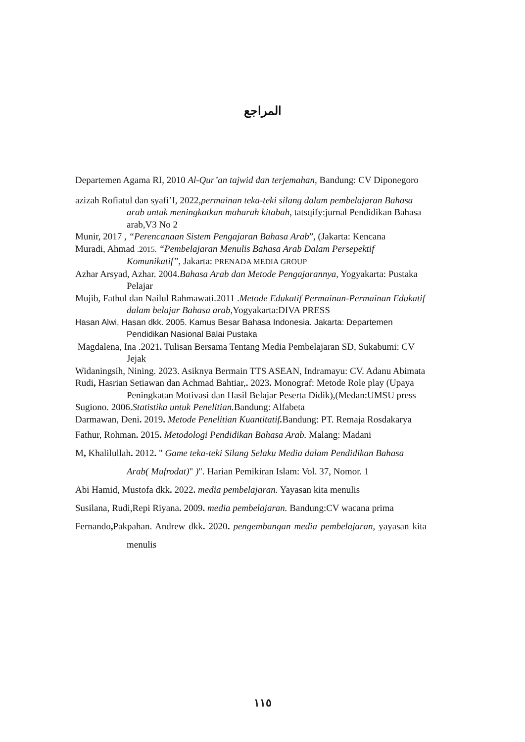المراجع
Departemen Agama RI, 2010 Al-Qur’an tajwid dan terjemahan, Bandung: CV Diponegoro
azizah Rofiatul dan syafi’I, 2022,permainan teka-teki silang dalam pembelajaran Bahasa arab untuk meningkatkan maharah kitabah, tatsqify:jurnal Pendidikan Bahasa arab,V3 No 2
Munir, 2017 , “Perencanaan Sistem Pengajaran Bahasa Arab”, (Jakarta: Kencana
Muradi, Ahmad .2015. “Pembelajaran Menulis Bahasa Arab Dalam Persepektif Komunikatif”, Jakarta: PRENADA MEDIA GROUP
Azhar Arsyad, Azhar. 2004.Bahasa Arab dan Metode Pengajarannya, Yogyakarta: Pustaka Pelajar
Mujib, Fathul dan Nailul Rahmawati.2011 .Metode Edukatif Permainan-Permainan Edukatif dalam belajar Bahasa arab, Yogyakarta:DIVA PRESS
Hasan Alwi, Hasan dkk. 2005. Kamus Besar Bahasa Indonesia. Jakarta: Departemen Pendidikan Nasional Balai Pustaka
Magdalena, Ina .2021. Tulisan Bersama Tentang Media Pembelajaran SD, Sukabumi: CV Jejak
Widaningsih, Nining. 2023. Asiknya Bermain TTS ASEAN, Indramayu: CV. Adanu Abimata
Rudi, Hasrian Setiawan dan Achmad Bahtiar,. 2023. Monograf: Metode Role play (Upaya Peningkatan Motivasi dan Hasil Belajar Peserta Didik),(Medan:UMSU press
Sugiono. 2006.Statistika untuk Penelitian. Bandung: Alfabeta
Darmawan, Deni. 2019. Metode Penelitian Kuantitatif. Bandung: PT. Remaja Rosdakarya
Fathur, Rohman. 2015. Metodologi Pendidikan Bahasa Arab. Malang: Madani
M, Khalilullah. 2012. " Game teka-teki Silang Selaku Media dalam Pendidikan Bahasa Arab( Mufrodat)" )". Harian Pemikiran Islam: Vol. 37, Nomor. 1
Abi Hamid, Mustofa dkk. 2022. media pembelajaran. Yayasan kita menulis
Susilana, Rudi,Repi Riyana. 2009. media pembelajaran. Bandung:CV wacana prima
Fernando, Pakpahan. Andrew dkk. 2020. pengembangan media pembelajaran, yayasan kita menulis
١١٥